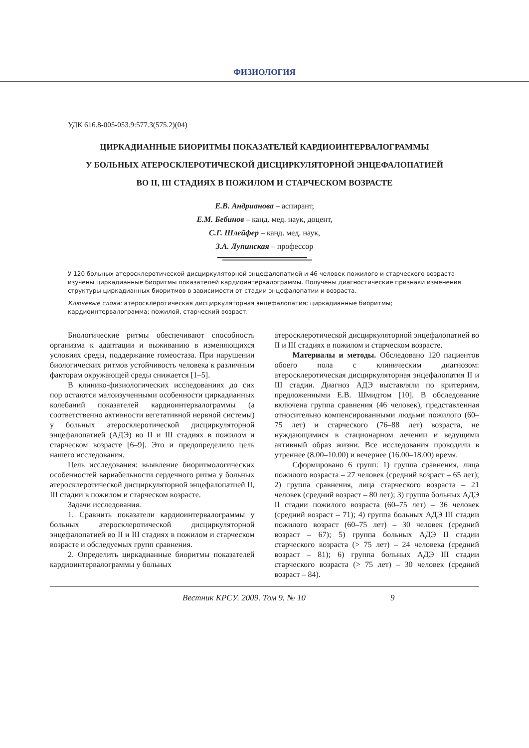ФИЗИОЛОГИЯ
УДК 616.8-005-053.9:577.3(575.2)(04)
ЦИРКАДИАННЫЕ БИОРИТМЫ ПОКАЗАТЕЛЕЙ КАРДИОИНТЕРВАЛОГРАММЫ
У БОЛЬНЫХ АТЕРОСКЛЕРОТИЧЕСКОЙ ДИСЦИРКУЛЯТОРНОЙ ЭНЦЕФАЛОПАТИЕЙ
ВО II, III СТАДИЯХ В ПОЖИЛОМ И СТАРЧЕСКОМ ВОЗРАСТЕ
Е.В. Андрианова – аспирант,
Е.М. Бебинов – канд. мед. наук, доцент,
С.Г. Шлейфер – канд. мед. наук,
З.А. Лупинская – профессор
У 120 больных атеросклеротической дисциркуляторной энцефалопатией и 46 человек пожилого и старческого возраста изучены циркадианные биоритмы показателей кардиоинтервалограммы. Получены диагностические признаки изменения структуры циркадианных биоритмов в зависимости от стадии энцефалопатии и возраста.
Ключевые слова: атеросклеротическая дисциркуляторная энцефалопатия; циркадианные биоритмы; кардиоинтервалограмма; пожилой, старческий возраст.
Биологические ритмы обеспечивают способность организма к адаптации и выживанию в изменяющихся условиях среды, поддержание гомеостаза. При нарушении биологических ритмов устойчивость человека к различным факторам окружающей среды снижается [1–5].
В клинико-физиологических исследованиях до сих пор остаются малоизученными особенности циркадианных колебаний показателей кардиоинтервалограммы (а соответственно активности вегетативной нервной системы) у больных атеросклеротической дисциркуляторной энцефалопатией (АДЭ) во II и III стадиях в пожилом и старческом возрасте [6–9]. Это и предопределило цель нашего исследования.
Цель исследования: выявление биоритмологических особенностей вариабельности сердечного ритма у больных атеросклеротической дисциркуляторной энцефалопатией II, III стадии в пожилом и старческом возрасте.
Задачи исследования.
1. Сравнить показатели кардиоинтервалограммы у больных атеросклеротической дисциркуляторной энцефалопатией во II и III стадиях в пожилом и старческом возрасте и обследуемых групп сравнения.
2. Определить циркадианные биоритмы показателей кардиоинтервалограммы у больных
атеросклеротической дисциркуляторной энцефалопатией во II и III стадиях в пожилом и старческом возрасте.
Материалы и методы. Обследовано 120 пациентов обоего пола с клиническим диагнозом: атеросклеротическая дисциркуляторная энцефалопатия II и III стадии. Диагноз АДЭ выставляли по критериям, предложенными Е.В. Шмидтом [10]. В обследование включена группа сравнения (46 человек), представленная относительно компенсированными людьми пожилого (60–75 лет) и старческого (76–88 лет) возраста, не нуждающимися в стационарном лечении и ведущими активный образ жизни. Все исследования проводили в утреннее (8.00–10.00) и вечернее (16.00–18.00) время.
Сформировано 6 групп: 1) группа сравнения, лица пожилого возраста – 27 человек (средний возраст – 65 лет); 2) группа сравнения, лица старческого возраста – 21 человек (средний возраст – 80 лет); 3) группа больных АДЭ II стадии пожилого возраста (60–75 лет) – 36 человек (средний возраст – 71); 4) группа больных АДЭ III стадии пожилого возраст (60–75 лет) – 30 человек (средний возраст – 67); 5) группа больных АДЭ II стадии старческого возраста (> 75 лет) – 24 человека (средний возраст – 81); 6) группа больных АДЭ III стадии старческого возраста (> 75 лет) – 30 человек (средний возраст – 84).
Вестник КРСУ. 2009. Том 9. № 10 9